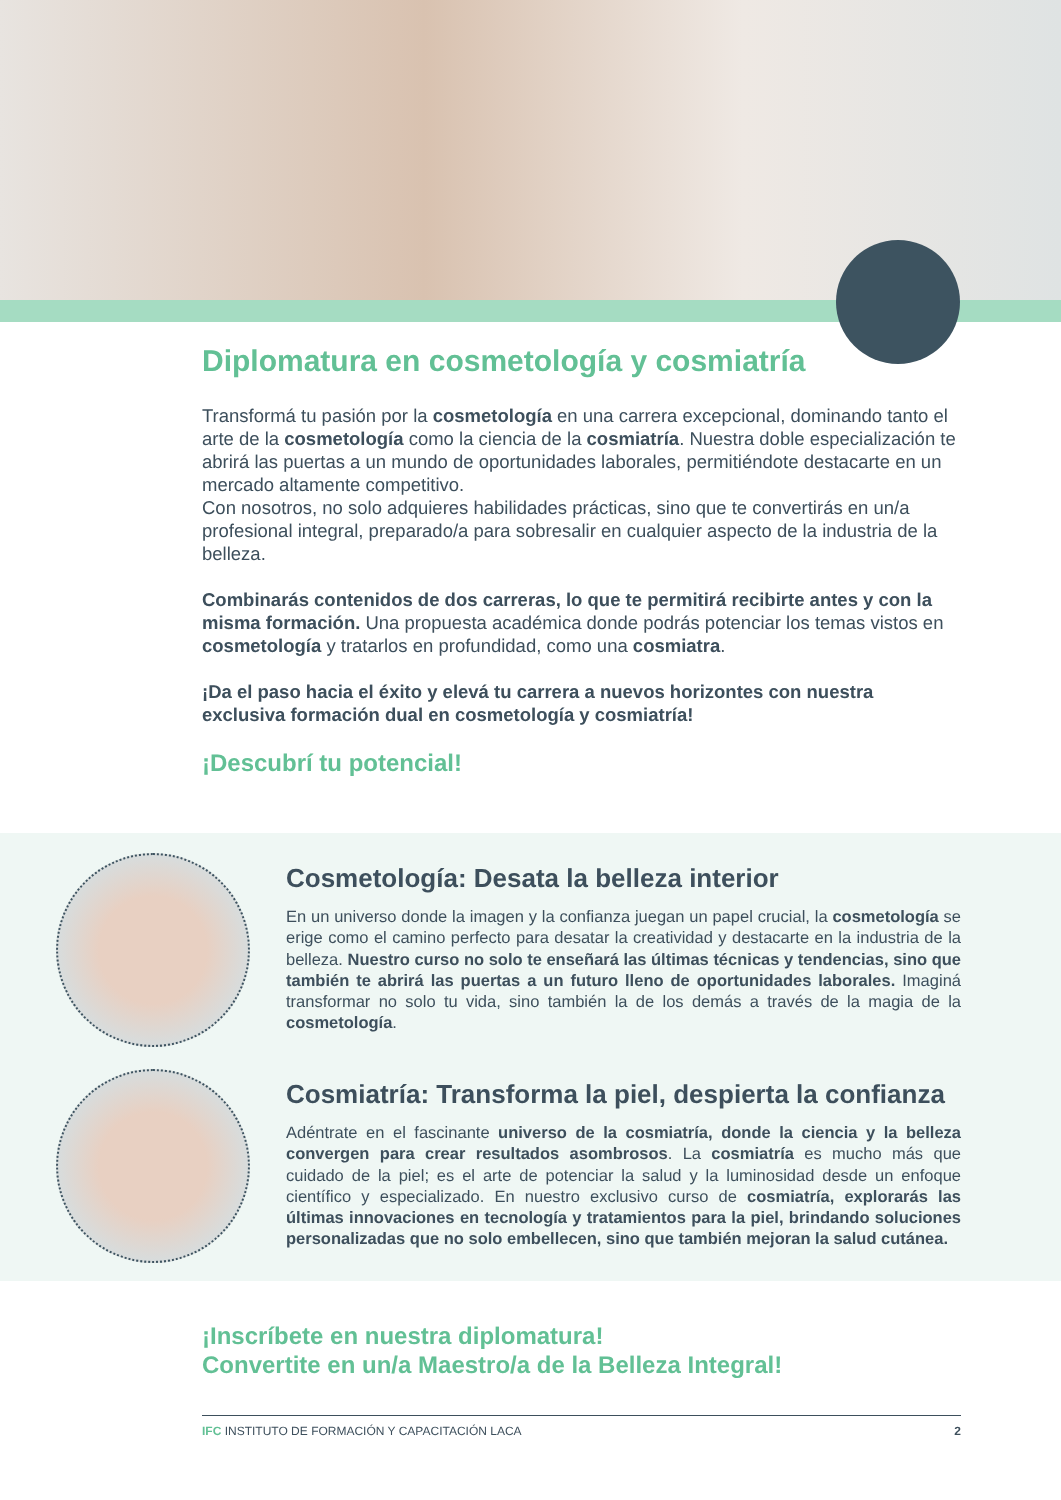Diplomatura en cosmetología y cosmiatría
Transformá tu pasión por la cosmetología en una carrera excepcional, dominando tanto el arte de la cosmetología como la ciencia de la cosmiatría. Nuestra doble especialización te abrirá las puertas a un mundo de oportunidades laborales, permitiéndote destacarte en un mercado altamente competitivo.
Con nosotros, no solo adquieres habilidades prácticas, sino que te convertirás en un/a profesional integral, preparado/a para sobresalir en cualquier aspecto de la industria de la belleza.
Combinarás contenidos de dos carreras, lo que te permitirá recibirte antes y con la misma formación. Una propuesta académica donde podrás potenciar los temas vistos en cosmetología y tratarlos en profundidad, como una cosmiatra.
¡Da el paso hacia el éxito y elevá tu carrera a nuevos horizontes con nuestra exclusiva formación dual en cosmetología y cosmiatría!
¡Descubrí tu potencial!
Cosmetología: Desata la belleza interior
En un universo donde la imagen y la confianza juegan un papel crucial, la cosmetología se erige como el camino perfecto para desatar la creatividad y destacarte en la industria de la belleza. Nuestro curso no solo te enseñará las últimas técnicas y tendencias, sino que también te abrirá las puertas a un futuro lleno de oportunidades laborales. Imaginá transformar no solo tu vida, sino también la de los demás a través de la magia de la cosmetología.
Cosmiatría: Transforma la piel, despierta la confianza
Adéntrate en el fascinante universo de la cosmiatría, donde la ciencia y la belleza convergen para crear resultados asombrosos. La cosmiatría es mucho más que cuidado de la piel; es el arte de potenciar la salud y la luminosidad desde un enfoque científico y especializado. En nuestro exclusivo curso de cosmiatría, explorarás las últimas innovaciones en tecnología y tratamientos para la piel, brindando soluciones personalizadas que no solo embellecen, sino que también mejoran la salud cutánea.
¡Inscríbete en nuestra diplomatura!
Convertite en un/a Maestro/a de la Belleza Integral!
IFC INSTITUTO DE FORMACIÓN Y CAPACITACIÓN LACA 2